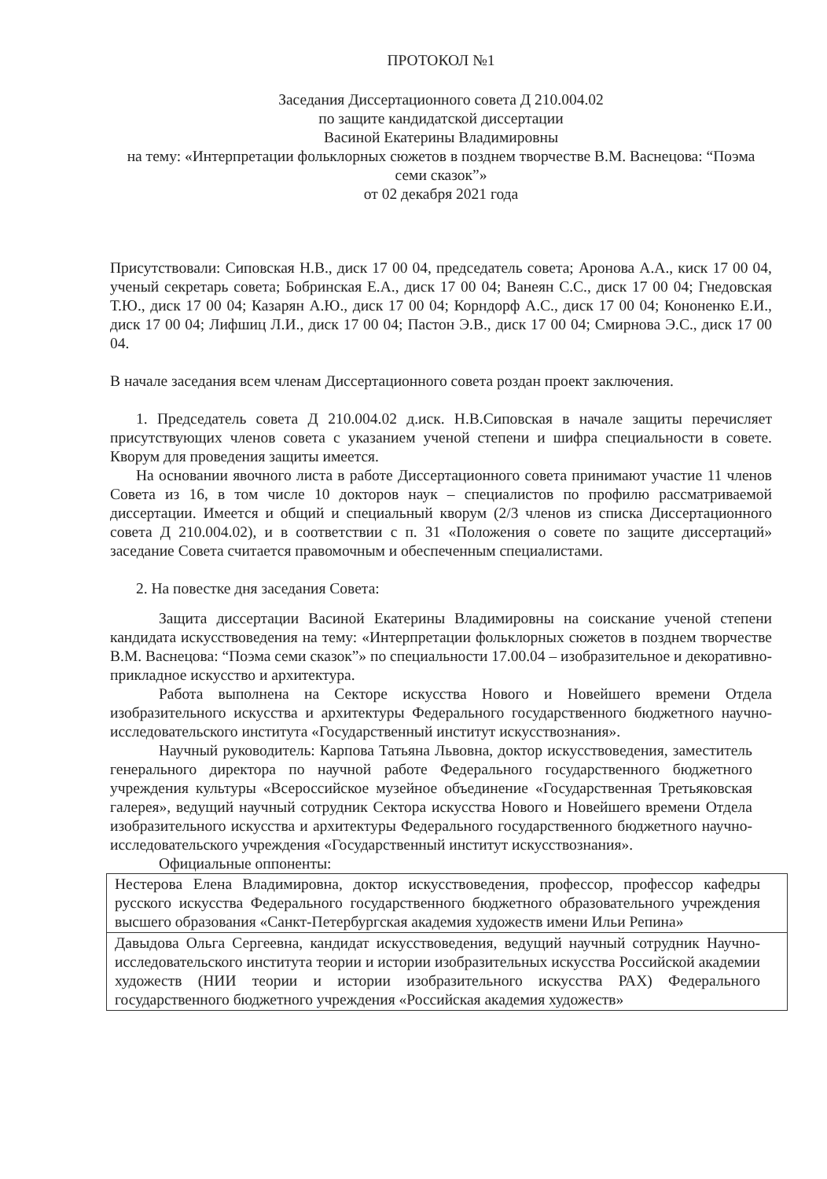ПРОТОКОЛ №1
Заседания Диссертационного совета Д 210.004.02
по защите кандидатской диссертации
Васиной Екатерины Владимировны
на тему: «Интерпретации фольклорных сюжетов в позднем творчестве В.М. Васнецова: “Поэма семи сказок”»
от 02 декабря 2021 года
Присутствовали: Сиповская Н.В., диск 17 00 04, председатель совета; Аронова А.А., киск 17 00 04, ученый секретарь совета; Бобринская Е.А., диск 17 00 04; Ванеян С.С., диск 17 00 04; Гнедовская Т.Ю., диск 17 00 04; Казарян А.Ю., диск 17 00 04; Корндорф А.С., диск 17 00 04; Кононенко Е.И., диск 17 00 04; Лифшиц Л.И., диск 17 00 04; Пастон Э.В., диск 17 00 04; Смирнова Э.С., диск 17 00 04.
В начале заседания всем членам Диссертационного совета роздан проект заключения.
1. Председатель совета Д 210.004.02 д.иск. Н.В.Сиповская в начале защиты перечисляет присутствующих членов совета с указанием ученой степени и шифра специальности в совете. Кворум для проведения защиты имеется.
На основании явочного листа в работе Диссертационного совета принимают участие 11 членов Совета из 16, в том числе 10 докторов наук – специалистов по профилю рассматриваемой диссертации. Имеется и общий и специальный кворум (2/3 членов из списка Диссертационного совета Д 210.004.02), и в соответствии с п. 31 «Положения о совете по защите диссертаций» заседание Совета считается правомочным и обеспеченным специалистами.
2. На повестке дня заседания Совета:
Защита диссертации Васиной Екатерины Владимировны на соискание ученой степени кандидата искусствоведения на тему: «Интерпретации фольклорных сюжетов в позднем творчестве В.М. Васнецова: “Поэма семи сказок”» по специальности 17.00.04 – изобразительное и декоративно-прикладное искусство и архитектура.
Работа выполнена на Секторе искусства Нового и Новейшего времени Отдела изобразительного искусства и архитектуры Федерального государственного бюджетного научно-исследовательского института «Государственный институт искусствознания».
Научный руководитель: Карпова Татьяна Львовна, доктор искусствоведения, заместитель генерального директора по научной работе Федерального государственного бюджетного учреждения культуры «Всероссийское музейное объединение «Государственная Третьяковская галерея», ведущий научный сотрудник Сектора искусства Нового и Новейшего времени Отдела изобразительного искусства и архитектуры Федерального государственного бюджетного научно-исследовательского учреждения «Государственный институт искусствознания».
Официальные оппоненты:
| Нестерова Елена Владимировна, доктор искусствоведения, профессор, профессор кафедры русского искусства Федерального государственного бюджетного образовательного учреждения высшего образования «Санкт-Петербургская академия художеств имени Ильи Репина» |
| Давыдова Ольга Сергеевна, кандидат искусствоведения, ведущий научный сотрудник Научно-исследовательского института теории и истории изобразительных искусства Российской академии художеств (НИИ теории и истории изобразительного искусства РАХ) Федерального государственного бюджетного учреждения «Российская академия художеств» |